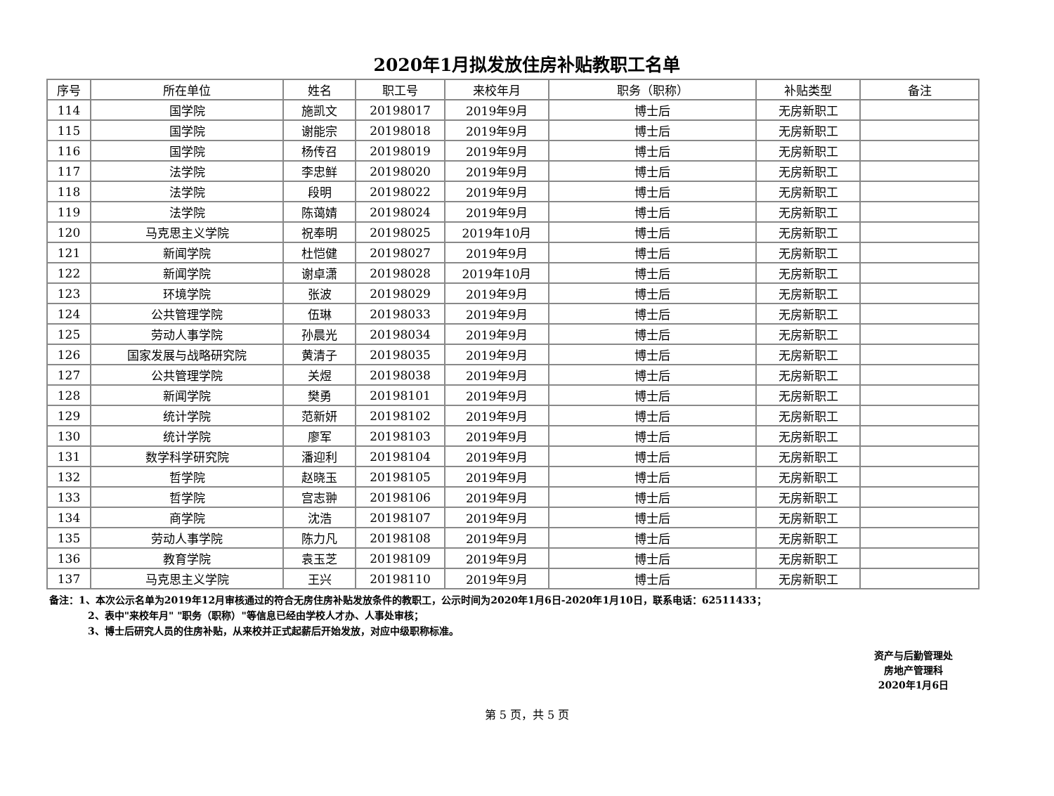2020年1月拟发放住房补贴教职工名单
| 序号 | 所在单位 | 姓名 | 职工号 | 来校年月 | 职务（职称） | 补贴类型 | 备注 |
| --- | --- | --- | --- | --- | --- | --- | --- |
| 114 | 国学院 | 施凯文 | 20198017 | 2019年9月 | 博士后 | 无房新职工 | |
| 115 | 国学院 | 谢能宗 | 20198018 | 2019年9月 | 博士后 | 无房新职工 | |
| 116 | 国学院 | 杨传召 | 20198019 | 2019年9月 | 博士后 | 无房新职工 | |
| 117 | 法学院 | 李忠鲜 | 20198020 | 2019年9月 | 博士后 | 无房新职工 | |
| 118 | 法学院 | 段明 | 20198022 | 2019年9月 | 博士后 | 无房新职工 | |
| 119 | 法学院 | 陈蔼婧 | 20198024 | 2019年9月 | 博士后 | 无房新职工 | |
| 120 | 马克思主义学院 | 祝奉明 | 20198025 | 2019年10月 | 博士后 | 无房新职工 | |
| 121 | 新闻学院 | 杜恺健 | 20198027 | 2019年9月 | 博士后 | 无房新职工 | |
| 122 | 新闻学院 | 谢卓潇 | 20198028 | 2019年10月 | 博士后 | 无房新职工 | |
| 123 | 环境学院 | 张波 | 20198029 | 2019年9月 | 博士后 | 无房新职工 | |
| 124 | 公共管理学院 | 伍琳 | 20198033 | 2019年9月 | 博士后 | 无房新职工 | |
| 125 | 劳动人事学院 | 孙晨光 | 20198034 | 2019年9月 | 博士后 | 无房新职工 | |
| 126 | 国家发展与战略研究院 | 黄清子 | 20198035 | 2019年9月 | 博士后 | 无房新职工 | |
| 127 | 公共管理学院 | 关煜 | 20198038 | 2019年9月 | 博士后 | 无房新职工 | |
| 128 | 新闻学院 | 樊勇 | 20198101 | 2019年9月 | 博士后 | 无房新职工 | |
| 129 | 统计学院 | 范新妍 | 20198102 | 2019年9月 | 博士后 | 无房新职工 | |
| 130 | 统计学院 | 廖军 | 20198103 | 2019年9月 | 博士后 | 无房新职工 | |
| 131 | 数学科学研究院 | 潘迎利 | 20198104 | 2019年9月 | 博士后 | 无房新职工 | |
| 132 | 哲学院 | 赵晓玉 | 20198105 | 2019年9月 | 博士后 | 无房新职工 | |
| 133 | 哲学院 | 宫志翀 | 20198106 | 2019年9月 | 博士后 | 无房新职工 | |
| 134 | 商学院 | 沈浩 | 20198107 | 2019年9月 | 博士后 | 无房新职工 | |
| 135 | 劳动人事学院 | 陈力凡 | 20198108 | 2019年9月 | 博士后 | 无房新职工 | |
| 136 | 教育学院 | 袁玉芝 | 20198109 | 2019年9月 | 博士后 | 无房新职工 | |
| 137 | 马克思主义学院 | 王兴 | 20198110 | 2019年9月 | 博士后 | 无房新职工 | |
备注：1、本次公示名单为2019年12月审核通过的符合无房住房补贴发放条件的教职工，公示时间为2020年1月6日-2020年1月10日，联系电话：62511433；
2、表中"来校年月" "职务（职称）"等信息已经由学校人才办、人事处审核；
3、博士后研究人员的住房补贴，从来校并正式起薪后开始发放，对应中级职称标准。
资产与后勤管理处
房地产管理科
2020年1月6日
第 5 页，共 5 页